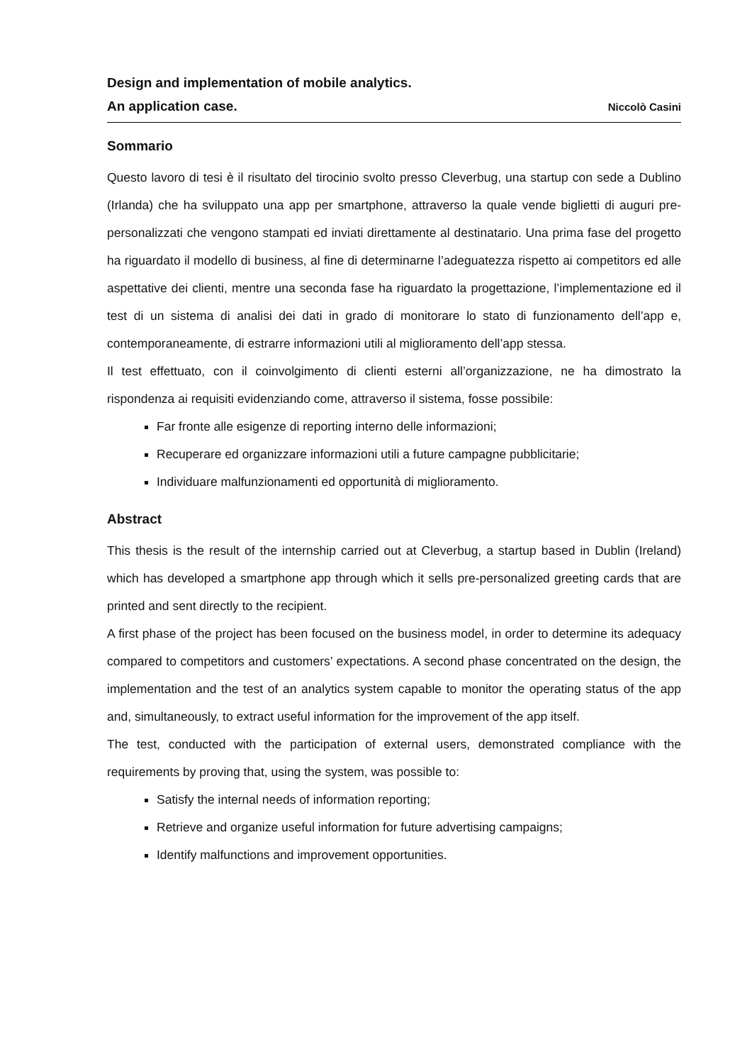Design and implementation of mobile analytics.
An application case. Niccolò Casini
Sommario
Questo lavoro di tesi è il risultato del tirocinio svolto presso Cleverbug, una startup con sede a Dublino (Irlanda) che ha sviluppato una app per smartphone, attraverso la quale vende biglietti di auguri pre-personalizzati che vengono stampati ed inviati direttamente al destinatario. Una prima fase del progetto ha riguardato il modello di business, al fine di determinarne l’adeguatezza rispetto ai competitors ed alle aspettative dei clienti, mentre una seconda fase ha riguardato la progettazione, l’implementazione ed il test di un sistema di analisi dei dati in grado di monitorare lo stato di funzionamento dell’app e, contemporaneamente, di estrarre informazioni utili al miglioramento dell’app stessa.
Il test effettuato, con il coinvolgimento di clienti esterni all’organizzazione, ne ha dimostrato la rispondenza ai requisiti evidenziando come, attraverso il sistema, fosse possibile:
Far fronte alle esigenze di reporting interno delle informazioni;
Recuperare ed organizzare informazioni utili a future campagne pubblicitarie;
Individuare malfunzionamenti ed opportunità di miglioramento.
Abstract
This thesis is the result of the internship carried out at Cleverbug, a startup based in Dublin (Ireland) which has developed a smartphone app through which it sells pre-personalized greeting cards that are printed and sent directly to the recipient.
A first phase of the project has been focused on the business model, in order to determine its adequacy compared to competitors and customers’ expectations. A second phase concentrated on the design, the implementation and the test of an analytics system capable to monitor the operating status of the app and, simultaneously, to extract useful information for the improvement of the app itself.
The test, conducted with the participation of external users, demonstrated compliance with the requirements by proving that, using the system, was possible to:
Satisfy the internal needs of information reporting;
Retrieve and organize useful information for future advertising campaigns;
Identify malfunctions and improvement opportunities.